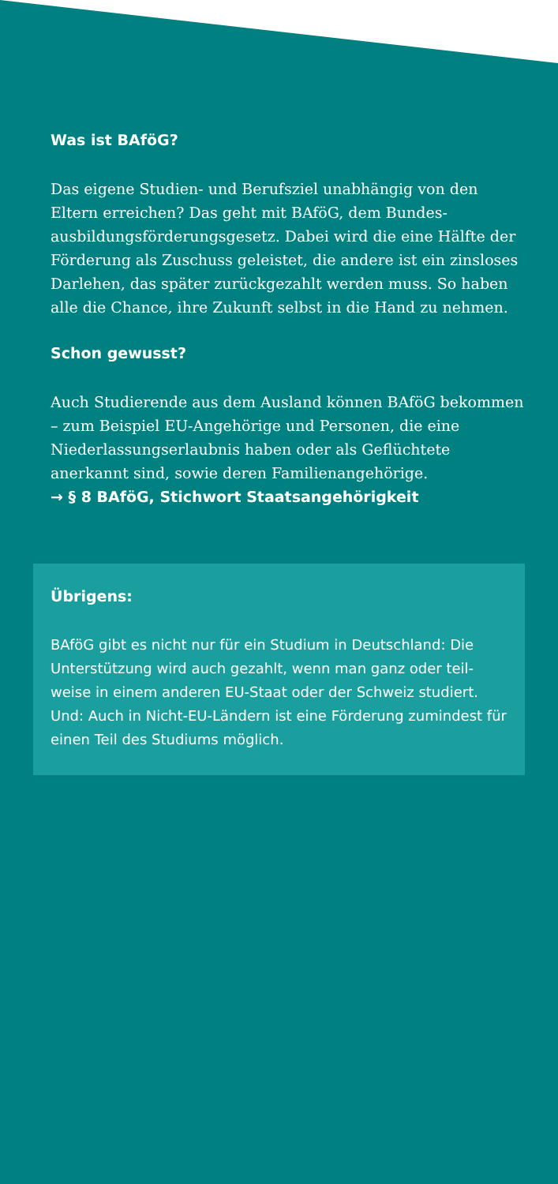Was ist BAföG?
Das eigene Studien- und Berufsziel unabhängig von den Eltern erreichen? Das geht mit BAföG, dem Bundes­ausbildungsförderungsgesetz. Dabei wird die eine Hälfte der Förderung als Zuschuss geleistet, die andere ist ein zinsloses Darlehen, das später zurückgezahlt werden muss. So haben alle die Chance, ihre Zukunft selbst in die Hand zu nehmen.
Schon gewusst?
Auch Studierende aus dem Ausland können BAföG bekommen – zum Beispiel EU-Angehörige und Personen, die eine Niederlassungserlaubnis haben oder als Geflüchtete anerkannt sind, sowie deren Familienangehörige.
→ § 8 BAföG, Stichwort Staatsangehörigkeit
Übrigens:
BAföG gibt es nicht nur für ein Studium in Deutschland: Die Unterstützung wird auch gezahlt, wenn man ganz oder teil­weise in einem anderen EU-Staat oder der Schweiz studiert. Und: Auch in Nicht-EU-Ländern ist eine Förderung zumindest für einen Teil des Studiums möglich.